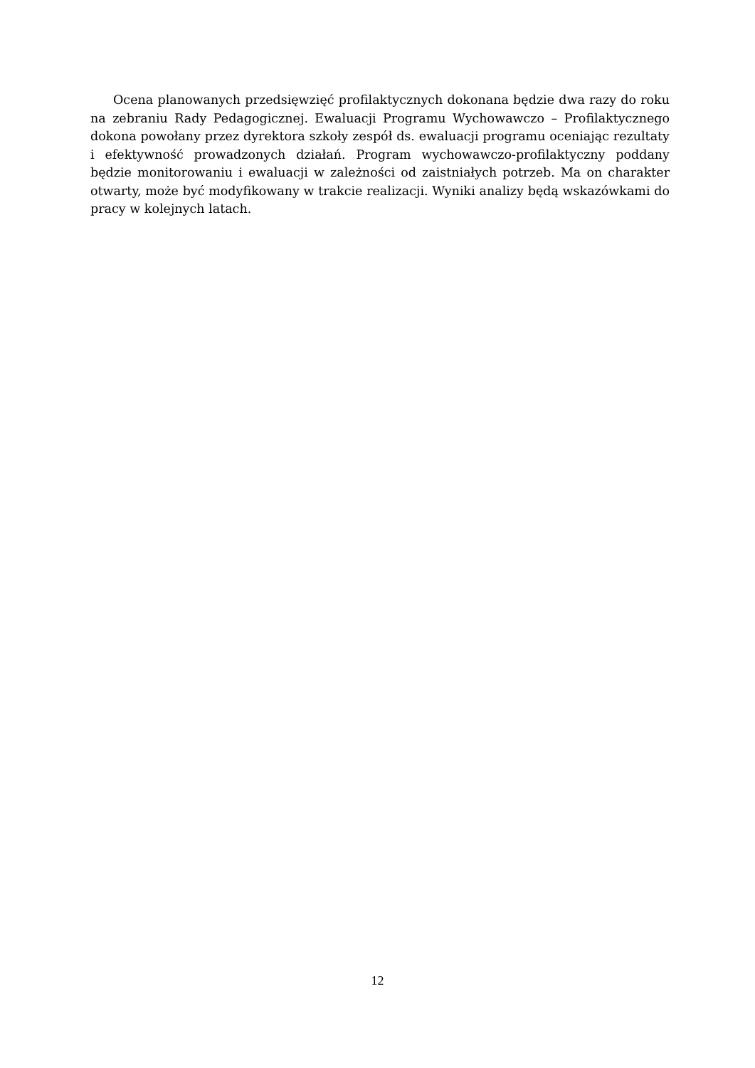Ocena planowanych przedsięwzięć profilaktycznych dokonana będzie dwa razy do roku na zebraniu Rady Pedagogicznej. Ewaluacji Programu Wychowawczo – Profilaktycznego dokona powołany przez dyrektora szkoły zespół ds. ewaluacji programu oceniając rezultaty i efektywność prowadzonych działań. Program wychowawczo-profilaktyczny poddany będzie monitorowaniu i ewaluacji w zależności od zaistniałych potrzeb. Ma on charakter otwarty, może być modyfikowany w trakcie realizacji. Wyniki analizy będą wskazówkami do pracy w kolejnych latach.
12